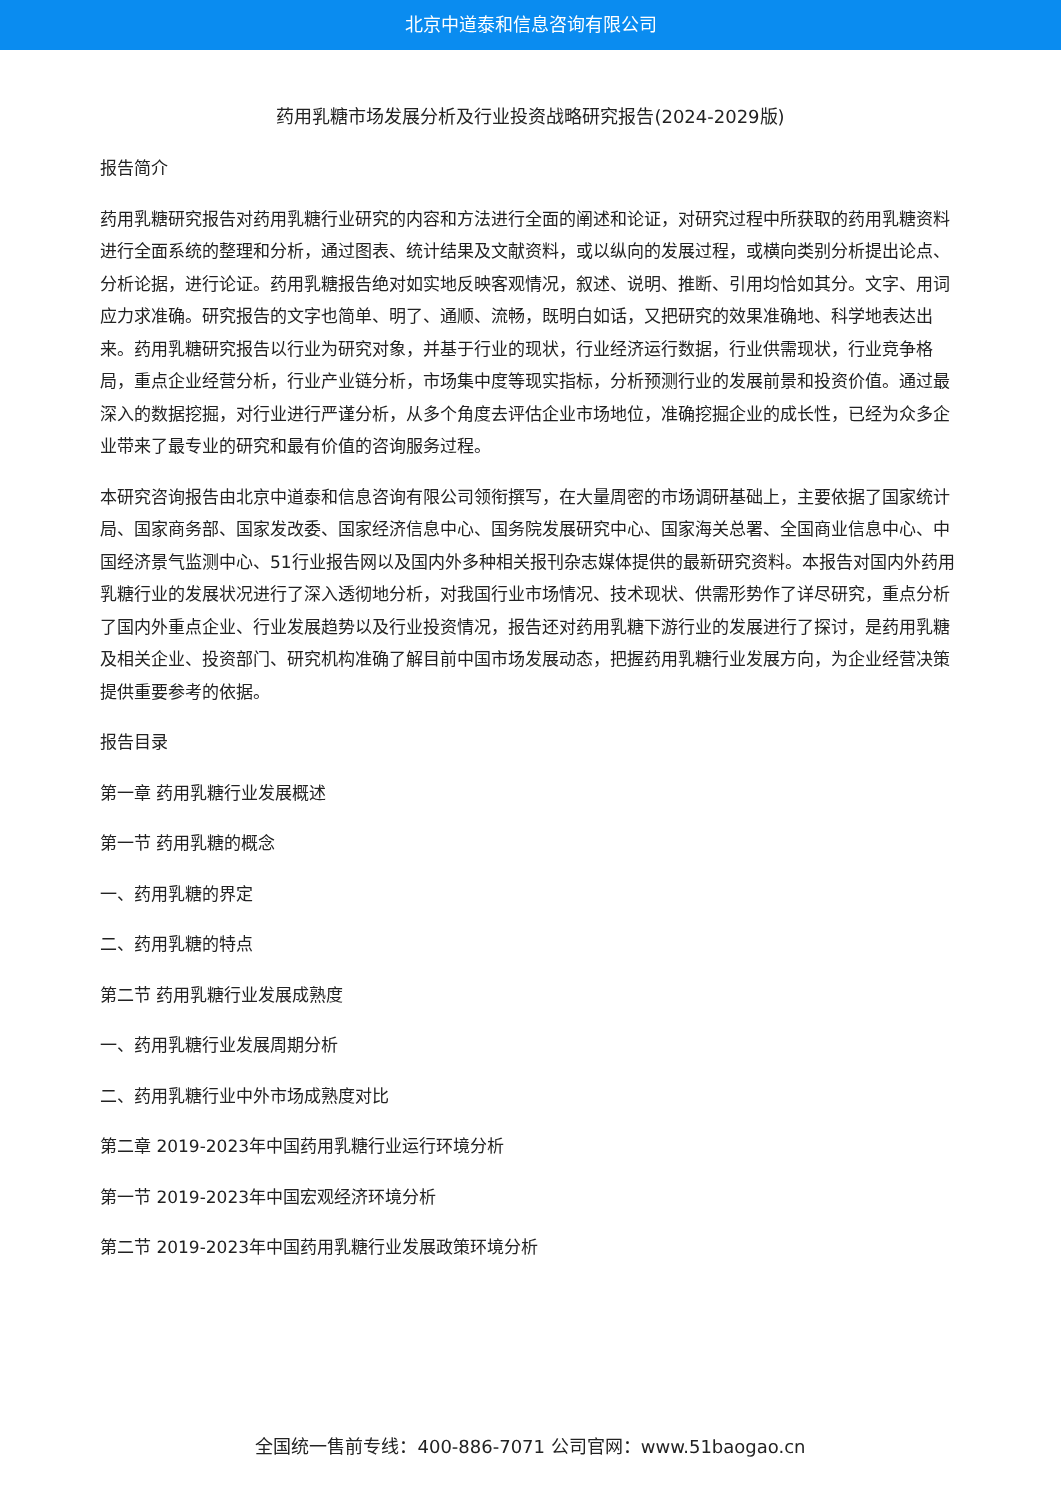北京中道泰和信息咨询有限公司
药用乳糖市场发展分析及行业投资战略研究报告(2024-2029版)
报告简介
药用乳糖研究报告对药用乳糖行业研究的内容和方法进行全面的阐述和论证，对研究过程中所获取的药用乳糖资料进行全面系统的整理和分析，通过图表、统计结果及文献资料，或以纵向的发展过程，或横向类别分析提出论点、分析论据，进行论证。药用乳糖报告绝对如实地反映客观情况，叙述、说明、推断、引用均恰如其分。文字、用词应力求准确。研究报告的文字也简单、明了、通顺、流畅，既明白如话，又把研究的效果准确地、科学地表达出来。药用乳糖研究报告以行业为研究对象，并基于行业的现状，行业经济运行数据，行业供需现状，行业竞争格局，重点企业经营分析，行业产业链分析，市场集中度等现实指标，分析预测行业的发展前景和投资价值。通过最深入的数据挖掘，对行业进行严谨分析，从多个角度去评估企业市场地位，准确挖掘企业的成长性，已经为众多企业带来了最专业的研究和最有价值的咨询服务过程。
本研究咨询报告由北京中道泰和信息咨询有限公司领衔撰写，在大量周密的市场调研基础上，主要依据了国家统计局、国家商务部、国家发改委、国家经济信息中心、国务院发展研究中心、国家海关总署、全国商业信息中心、中国经济景气监测中心、51行业报告网以及国内外多种相关报刊杂志媒体提供的最新研究资料。本报告对国内外药用乳糖行业的发展状况进行了深入透彻地分析，对我国行业市场情况、技术现状、供需形势作了详尽研究，重点分析了国内外重点企业、行业发展趋势以及行业投资情况，报告还对药用乳糖下游行业的发展进行了探讨，是药用乳糖及相关企业、投资部门、研究机构准确了解目前中国市场发展动态，把握药用乳糖行业发展方向，为企业经营决策提供重要参考的依据。
报告目录
第一章 药用乳糖行业发展概述
第一节 药用乳糖的概念
一、药用乳糖的界定
二、药用乳糖的特点
第二节 药用乳糖行业发展成熟度
一、药用乳糖行业发展周期分析
二、药用乳糖行业中外市场成熟度对比
第二章 2019-2023年中国药用乳糖行业运行环境分析
第一节 2019-2023年中国宏观经济环境分析
第二节 2019-2023年中国药用乳糖行业发展政策环境分析
全国统一售前专线：400-886-7071 公司官网：www.51baogao.cn